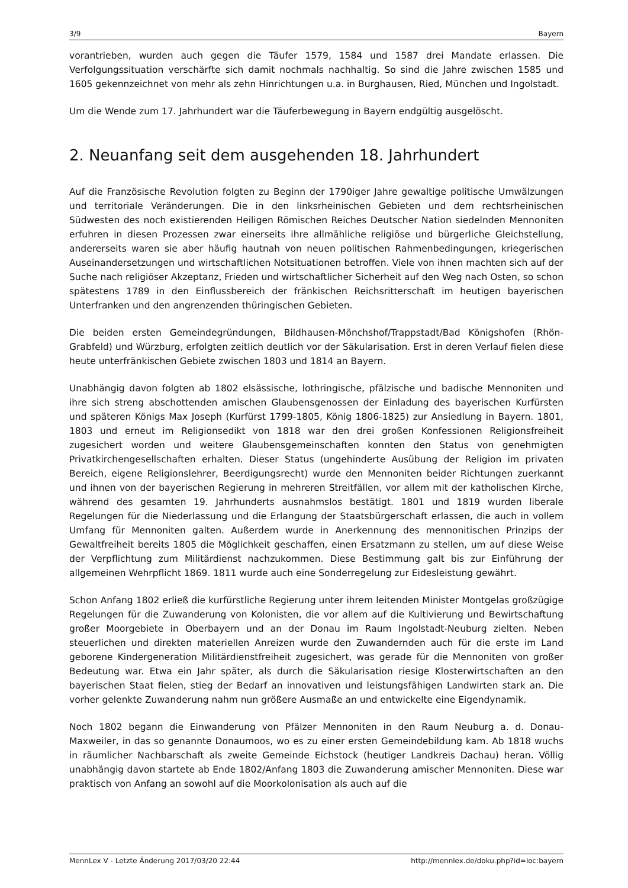3/9 Bayern
vorantrieben, wurden auch gegen die Täufer 1579, 1584 und 1587 drei Mandate erlassen. Die Verfolgungssituation verschärfte sich damit nochmals nachhaltig. So sind die Jahre zwischen 1585 und 1605 gekennzeichnet von mehr als zehn Hinrichtungen u.a. in Burghausen, Ried, München und Ingolstadt.
Um die Wende zum 17. Jahrhundert war die Täuferbewegung in Bayern endgültig ausgelöscht.
2. Neuanfang seit dem ausgehenden 18. Jahrhundert
Auf die Französische Revolution folgten zu Beginn der 1790iger Jahre gewaltige politische Umwälzungen und territoriale Veränderungen. Die in den linksrheinischen Gebieten und dem rechtsrheinischen Südwesten des noch existierenden Heiligen Römischen Reiches Deutscher Nation siedelnden Mennoniten erfuhren in diesen Prozessen zwar einerseits ihre allmähliche religiöse und bürgerliche Gleichstellung, andererseits waren sie aber häufig hautnah von neuen politischen Rahmenbedingungen, kriegerischen Auseinandersetzungen und wirtschaftlichen Notsituationen betroffen. Viele von ihnen machten sich auf der Suche nach religiöser Akzeptanz, Frieden und wirtschaftlicher Sicherheit auf den Weg nach Osten, so schon spätestens 1789 in den Einflussbereich der fränkischen Reichsritterschaft im heutigen bayerischen Unterfranken und den angrenzenden thüringischen Gebieten.
Die beiden ersten Gemeindegründungen, Bildhausen-Mönchshof/Trappstadt/Bad Königshofen (Rhön-Grabfeld) und Würzburg, erfolgten zeitlich deutlich vor der Säkularisation. Erst in deren Verlauf fielen diese heute unterfränkischen Gebiete zwischen 1803 und 1814 an Bayern.
Unabhängig davon folgten ab 1802 elsässische, lothringische, pfälzische und badische Mennoniten und ihre sich streng abschottenden amischen Glaubensgenossen der Einladung des bayerischen Kurfürsten und späteren Königs Max Joseph (Kurfürst 1799-1805, König 1806-1825) zur Ansiedlung in Bayern. 1801, 1803 und erneut im Religionsedikt von 1818 war den drei großen Konfessionen Religionsfreiheit zugesichert worden und weitere Glaubensgemeinschaften konnten den Status von genehmigten Privatkirchengesellschaften erhalten. Dieser Status (ungehinderte Ausübung der Religion im privaten Bereich, eigene Religionslehrer, Beerdigungsrecht) wurde den Mennoniten beider Richtungen zuerkannt und ihnen von der bayerischen Regierung in mehreren Streitfällen, vor allem mit der katholischen Kirche, während des gesamten 19. Jahrhunderts ausnahmslos bestätigt. 1801 und 1819 wurden liberale Regelungen für die Niederlassung und die Erlangung der Staatsbürgerschaft erlassen, die auch in vollem Umfang für Mennoniten galten. Außerdem wurde in Anerkennung des mennonitischen Prinzips der Gewaltfreiheit bereits 1805 die Möglichkeit geschaffen, einen Ersatzmann zu stellen, um auf diese Weise der Verpflichtung zum Militärdienst nachzukommen. Diese Bestimmung galt bis zur Einführung der allgemeinen Wehrpflicht 1869. 1811 wurde auch eine Sonderregelung zur Eidesleistung gewährt.
Schon Anfang 1802 erließ die kurfürstliche Regierung unter ihrem leitenden Minister Montgelas großzügige Regelungen für die Zuwanderung von Kolonisten, die vor allem auf die Kultivierung und Bewirtschaftung großer Moorgebiete in Oberbayern und an der Donau im Raum Ingolstadt-Neuburg zielten. Neben steuerlichen und direkten materiellen Anreizen wurde den Zuwandernden auch für die erste im Land geborene Kindergeneration Militärdienstfreiheit zugesichert, was gerade für die Mennoniten von großer Bedeutung war. Etwa ein Jahr später, als durch die Säkularisation riesige Klosterwirtschaften an den bayerischen Staat fielen, stieg der Bedarf an innovativen und leistungsfähigen Landwirten stark an. Die vorher gelenkte Zuwanderung nahm nun größere Ausmaße an und entwickelte eine Eigendynamik.
Noch 1802 begann die Einwanderung von Pfälzer Mennoniten in den Raum Neuburg a. d. Donau-Maxweiler, in das so genannte Donaumoos, wo es zu einer ersten Gemeindebildung kam. Ab 1818 wuchs in räumlicher Nachbarschaft als zweite Gemeinde Eichstock (heutiger Landkreis Dachau) heran. Völlig unabhängig davon startete ab Ende 1802/Anfang 1803 die Zuwanderung amischer Mennoniten. Diese war praktisch von Anfang an sowohl auf die Moorkolonisation als auch auf die
MennLex V - Letzte Änderung 2017/03/20 22:44 http://mennlex.de/doku.php?id=loc:bayern